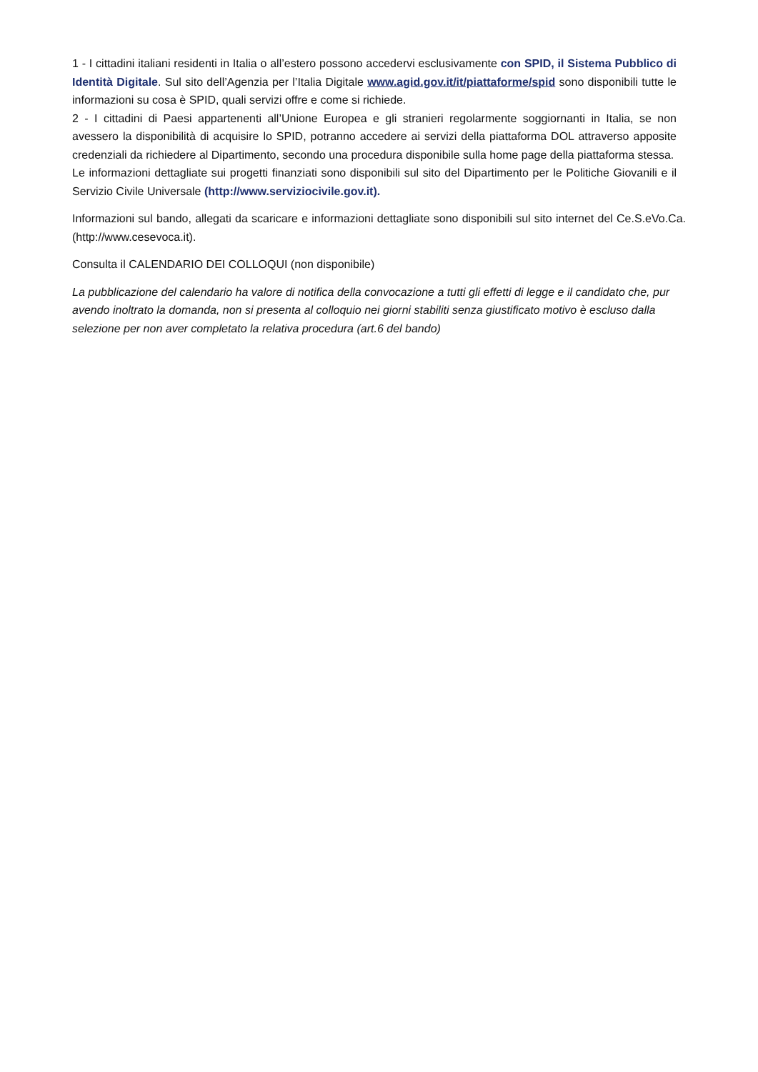1 - I cittadini italiani residenti in Italia o all’estero possono accedervi esclusivamente con SPID, il Sistema Pubblico di Identità Digitale. Sul sito dell’Agenzia per l’Italia Digitale www.agid.gov.it/it/piattaforme/spid sono disponibili tutte le informazioni su cosa è SPID, quali servizi offre e come si richiede.
2 - I cittadini di Paesi appartenenti all’Unione Europea e gli stranieri regolarmente soggiornanti in Italia, se non avessero la disponibilità di acquisire lo SPID, potranno accedere ai servizi della piattaforma DOL attraverso apposite credenziali da richiedere al Dipartimento, secondo una procedura disponibile sulla home page della piattaforma stessa.
Le informazioni dettagliate sui progetti finanziati sono disponibili sul sito del Dipartimento per le Politiche Giovanili e il Servizio Civile Universale (http://www.serviziocivile.gov.it).
Informazioni sul bando, allegati da scaricare e informazioni dettagliate sono disponibili sul sito internet del Ce.S.eVo.Ca. (http://www.cesevoca.it).
Consulta il CALENDARIO DEI COLLOQUI (non disponibile)
La pubblicazione del calendario ha valore di notifica della convocazione a tutti gli effetti di legge e il candidato che, pur avendo inoltrato la domanda, non si presenta al colloquio nei giorni stabiliti senza giustificato motivo è escluso dalla selezione per non aver completato la relativa procedura (art.6 del bando)